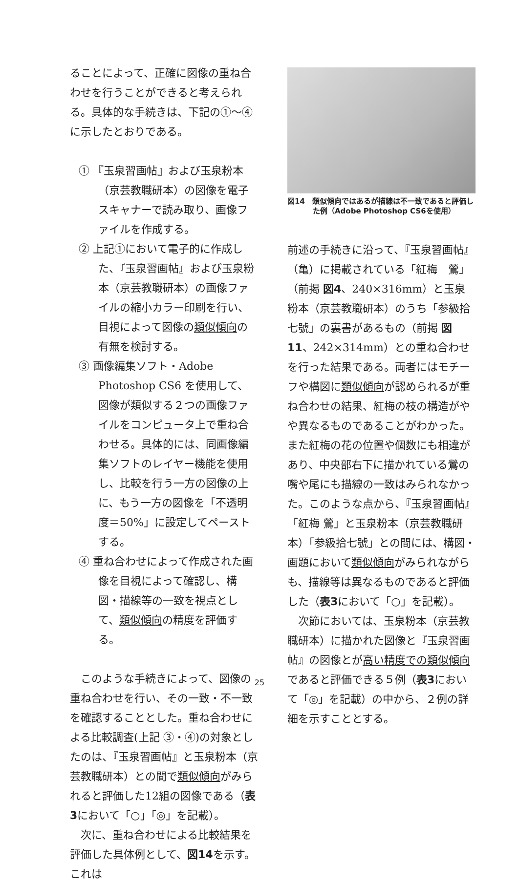ることによって、正確に図像の重ね合わせを行うことができると考えられる。具体的な手続きは、下記の①～④に示したとおりである。
① 『玉泉習画帖』および玉泉粉本（京芸教職研本）の図像を電子スキャナーで読み取り、画像ファイルを作成する。
② 上記①において電子的に作成した、『玉泉習画帖』および玉泉粉本（京芸教職研本）の画像ファイルの縮小カラー印刷を行い、目視によって図像の類似傾向の有無を検討する。
③ 画像編集ソフト・Adobe Photoshop CS6 を使用して、図像が類似する２つの画像ファイルをコンピュータ上で重ね合わせる。具体的には、同画像編集ソフトのレイヤー機能を使用し、比較を行う一方の図像の上に、もう一方の図像を「不透明度＝50%」に設定してペーストする。
④ 重ね合わせによって作成された画像を目視によって確認し、構図・描線等の一致を視点として、類似傾向の精度を評価する。
　このような手続きによって、図像の重ね合わせを行い、その一致・不一致を確認することとした。重ね合わせによる比較調査(上記 ③・④)の対象としたのは、『玉泉習画帖』と玉泉粉本（京芸教職研本）との間で類似傾向がみられると評価した12組の図像である（表3において「○」「◎」を記載）。
　次に、重ね合わせによる比較結果を評価した具体例として、図14を示す。これは
図14　類似傾向ではあるが描線は不一致であると評価した例（Adobe Photoshop CS6を使用）
前述の手続きに沿って、『玉泉習画帖』（亀）に掲載されている「紅梅　鶯」（前掲 図4、240×316mm）と玉泉粉本（京芸教職研本）のうち「参級拾七號」の裏書があるもの（前掲 図11、242×314mm）との重ね合わせを行った結果である。両者にはモチーフや構図に類似傾向が認められるが重ね合わせの結果、紅梅の枝の構造がやや異なるものであることがわかった。また紅梅の花の位置や個数にも相違があり、中央部右下に描かれている鶯の嘴や尾にも描線の一致はみられなかった。このような点から、『玉泉習画帖』「紅梅 鶯」と玉泉粉本（京芸教職研本）「参級拾七號」との間には、構図・画題において類似傾向がみられながらも、描線等は異なるものであると評価した（表3において「○」を記載）。
　次節においては、玉泉粉本（京芸教職研本）に描かれた図像と『玉泉習画帖』の図像とが高い精度での類似傾向であると評価できる５例（表3において「◎」を記載）の中から、２例の詳細を示すこととする。
25